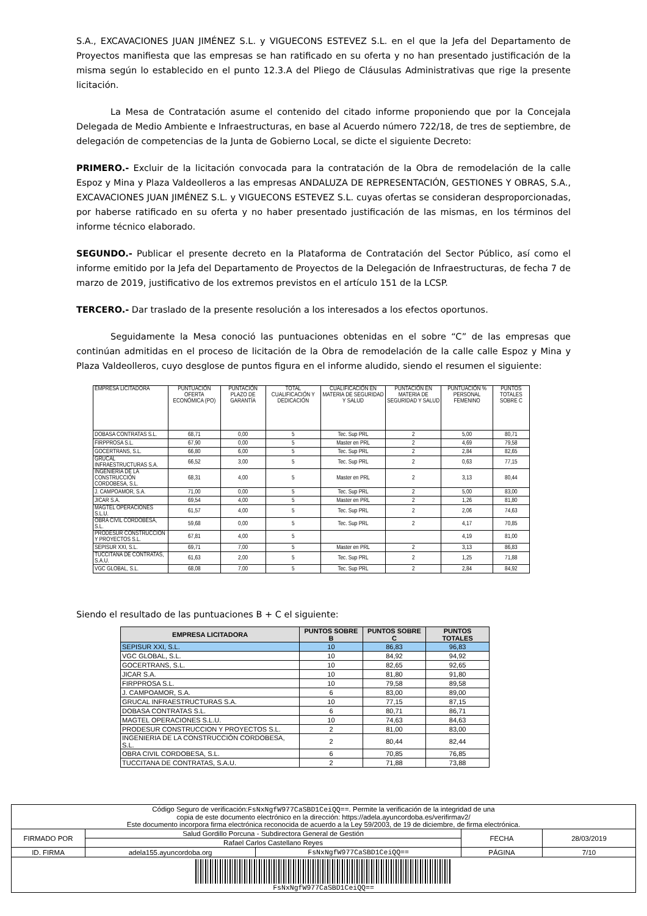S.A., EXCAVACIONES JUAN JIMÉNEZ S.L. y VIGUECONS ESTEVEZ S.L. en el que la Jefa del Departamento de Proyectos manifiesta que las empresas se han ratificado en su oferta y no han presentado justificación de la misma según lo establecido en el punto 12.3.A del Pliego de Cláusulas Administrativas que rige la presente licitación.
La Mesa de Contratación asume el contenido del citado informe proponiendo que por la Concejala Delegada de Medio Ambiente e Infraestructuras, en base al Acuerdo número 722/18, de tres de septiembre, de delegación de competencias de la Junta de Gobierno Local, se dicte el siguiente Decreto:
PRIMERO.- Excluir de la licitación convocada para la contratación de la Obra de remodelación de la calle Espoz y Mina y Plaza Valdeolleros a las empresas ANDALUZA DE REPRESENTACIÓN, GESTIONES Y OBRAS, S.A., EXCAVACIONES JUAN JIMÉNEZ S.L. y VIGUECONS ESTEVEZ S.L. cuyas ofertas se consideran desproporcionadas, por haberse ratificado en su oferta y no haber presentado justificación de las mismas, en los términos del informe técnico elaborado.
SEGUNDO.- Publicar el presente decreto en la Plataforma de Contratación del Sector Público, así como el informe emitido por la Jefa del Departamento de Proyectos de la Delegación de Infraestructuras, de fecha 7 de marzo de 2019, justificativo de los extremos previstos en el artículo 151 de la LCSP.
TERCERO.- Dar traslado de la presente resolución a los interesados a los efectos oportunos.
Seguidamente la Mesa conoció las puntuaciones obtenidas en el sobre “C” de las empresas que continúan admitidas en el proceso de licitación de la Obra de remodelación de la calle calle Espoz y Mina y Plaza Valdeolleros, cuyo desglose de puntos figura en el informe aludido, siendo el resumen el siguiente:
| EMPRESA LICITADORA | PUNTUACIÓN OFERTA ECONÓMICA (PO) | PUNTACIÓN PLAZO DE GARANTÍA | TOTAL CUALIFICACIÓN Y DEDICACIÓN | CUALIFICACIÓN EN MATERIA DE SEGURIDAD Y SALUD | PUNTACIÓN EN MATERIA DE SEGURIDAD Y SALUD | PUNTUACIÓN % PERSONAL FEMENINO | PUNTOS TOTALES SOBRE C |
| --- | --- | --- | --- | --- | --- | --- | --- |
| DOBASA CONTRATAS S.L. | 68,71 | 0,00 | 5 | Tec. Sup PRL | 2 | 5,00 | 80,71 |
| FIRPPROSA S.L. | 67,90 | 0,00 | 5 | Master en PRL | 2 | 4,69 | 79,58 |
| GOCERTRANS, S.L. | 66,80 | 6,00 | 5 | Tec. Sup PRL | 2 | 2,84 | 82,65 |
| GRUCAL INFRAESTRUCTURAS S.A. | 66,52 | 3,00 | 5 | Tec. Sup PRL | 2 | 0,63 | 77,15 |
| INGENIERIA DE LA CONSTRUCCIÓN CORDOBESA, S.L. | 68,31 | 4,00 | 5 | Master en PRL | 2 | 3,13 | 80,44 |
| J. CAMPOAMOR, S.A. | 71,00 | 0,00 | 5 | Tec. Sup PRL | 2 | 5,00 | 83,00 |
| JICAR S.A. | 69,54 | 4,00 | 5 | Master en PRL | 2 | 1,26 | 81,80 |
| MAGTEL OPERACIONES S.L.U. | 61,57 | 4,00 | 5 | Tec. Sup PRL | 2 | 2,06 | 74,63 |
| OBRA CIVIL CORDOBESA, S.L. | 59,68 | 0,00 | 5 | Tec. Sup PRL | 2 | 4,17 | 70,85 |
| PRODESUR CONSTRUCCION Y PROYECTOS S.L. | 67,81 | 4,00 | 5 | | | 4,19 | 81,00 |
| SEPISUR XXI, S.L. | 69,71 | 7,00 | 5 | Master en PRL | 2 | 3,13 | 86,83 |
| TUCCITANA DE CONTRATAS, S.A.U. | 61,63 | 2,00 | 5 | Tec. Sup PRL | 2 | 1,25 | 71,88 |
| VGC GLOBAL, S.L. | 68,08 | 7,00 | 5 | Tec. Sup PRL | 2 | 2,84 | 84,92 |
Siendo el resultado de las puntuaciones B + C el siguiente:
| EMPRESA LICITADORA | PUNTOS SOBRE B | PUNTOS SOBRE C | PUNTOS TOTALES |
| --- | --- | --- | --- |
| SEPISUR XXI, S.L. | 10 | 86,83 | 96,83 |
| VGC GLOBAL, S.L. | 10 | 84,92 | 94,92 |
| GOCERTRANS, S.L. | 10 | 82,65 | 92,65 |
| JICAR S.A. | 10 | 81,80 | 91,80 |
| FIRPPROSA S.L. | 10 | 79,58 | 89,58 |
| J. CAMPOAMOR, S.A. | 6 | 83,00 | 89,00 |
| GRUCAL INFRAESTRUCTURAS S.A. | 10 | 77,15 | 87,15 |
| DOBASA CONTRATAS S.L. | 6 | 80,71 | 86,71 |
| MAGTEL OPERACIONES S.L.U. | 10 | 74,63 | 84,63 |
| PRODESUR CONSTRUCCION Y PROYECTOS S.L. | 2 | 81,00 | 83,00 |
| INGENIERIA DE LA CONSTRUCCIÓN CORDOBESA, S.L. | 2 | 80,44 | 82,44 |
| OBRA CIVIL CORDOBESA, S.L. | 6 | 70,85 | 76,85 |
| TUCCITANA DE CONTRATAS, S.A.U. | 2 | 71,88 | 73,88 |
| Código Seguro de verificación: FsNxNgfW977CaSBD1CeiQQ== . Permite la verificación de la integridad de una copia de este documento electrónico en la dirección: https://adela.ayuncordoba.es/verifirmav2/ Este documento incorpora firma electrónica reconocida de acuerdo a la Ley 59/2003, de 19 de diciembre, de firma electrónica. | | | | |
| FIRMADO POR | Salud Gordillo Porcuna - Subdirectora General de Gestión | | FECHA | 28/03/2019 |
| | Rafael Carlos Castellano Reyes | | | |
| ID. FIRMA | adela155.ayuncordoba.org | FsNxNgfW977CaSBD1CeiQQ== | PÁGINA | 7/10 |
| FsNxNgfW977CaSBD1CeiQQ== | | | | |